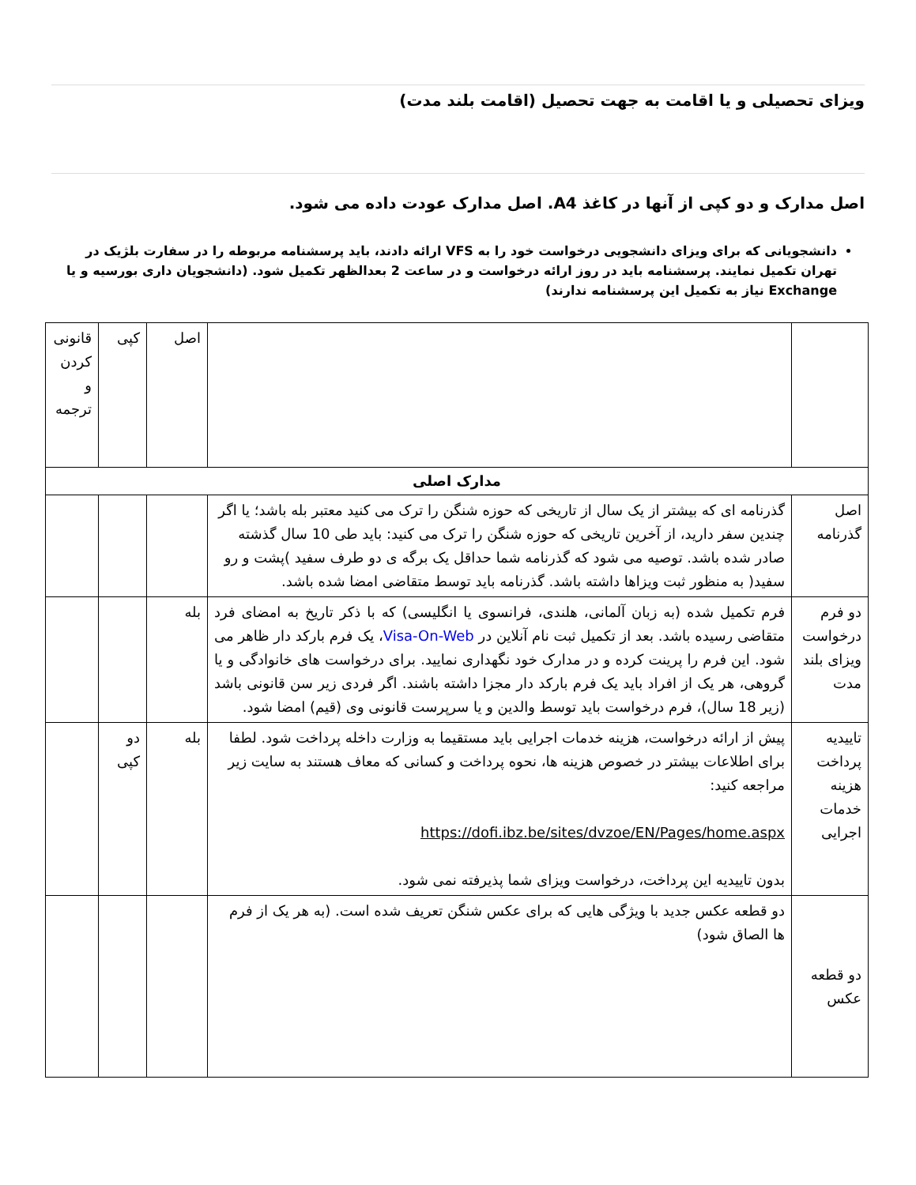ویزای تحصیلی و یا اقامت به جهت تحصیل (اقامت بلند مدت)
اصل مدارک و دو کپی از آنها در کاغذ A4. اصل مدارک عودت داده می شود.
دانشجویانی که برای ویزای دانشجویی درخواست خود را به VFS ارائه دادند، باید پرسشنامه مربوطه را در سفارت بلژیک در تهران تکمیل نمایند. پرسشنامه باید در روز ارائه درخواست و در ساعت 2 بعدالظهر تکمیل شود. (دانشجویان داری بورسیه و یا Exchange نیاز به تکمیل این پرسشنامه ندارند)
| | | اصل | کپی | قانونی کردن و ترجمه |
| مدارک اصلی | | | | |
| اصل گذرنامه | گذرنامه ای که بیشتر از یک سال از تاریخی که حوزه شنگن را ترک می کنید معتبر بله باشد؛ یا اگر چندین سفر دارید، از آخرین تاریخی که حوزه شنگن را ترک می کنید: باید طی 10 سال گذشته صادر شده باشد. توصیه می شود که گذرنامه شما حداقل یک برگه ی دو طرف سفید )پشت و رو سفید( به منظور ثبت ویزاها داشته باشد. گذرنامه باید توسط متقاضی امضا شده باشد. | | | |
| دو فرم درخواست ویزای بلند مدت | فرم تکمیل شده (به زبان آلمانی، هلندی، فرانسوی یا انگلیسی) که با ذکر تاریخ به امضای فرد متقاضی رسیده باشد. بعد از تکمیل ثبت نام آنلاین در Visa-On-Web ، یک فرم بارکد دار ظاهر می شود. این فرم را پرینت کرده و در مدارک خود نگهداری نمایید. برای درخواست های خانوادگی و یا گروهی، هر یک از افراد باید یک فرم بارکد دار مجزا داشته باشند. اگر فردی زیر سن قانونی باشد (زیر 18 سال)، فرم درخواست باید توسط والدین و یا سرپرست قانونی وی (قیم) امضا شود. | بله | | |
| تاییدیه پرداخت هزینه خدمات اجرایی | پیش از ارائه درخواست، هزینه خدمات اجرایی باید مستقیما به وزارت داخله پرداخت شود. لطفا برای اطلاعات بیشتر در خصوص هزینه ها، نحوه پرداخت و کسانی که معاف هستند به سایت زیر مراجعه کنید: https://dofi.ibz.be/sites/dvzoe/EN/Pages/home.aspx بدون تاییدیه این پرداخت، درخواست ویزای شما پذیرفته نمی شود. | بله | دو کپی | |
| دو قطعه عکس | دو قطعه عکس جدید با ویژگی هایی که برای عکس شنگن تعریف شده است. (به هر یک از فرم ها الصاق شود) | | | |